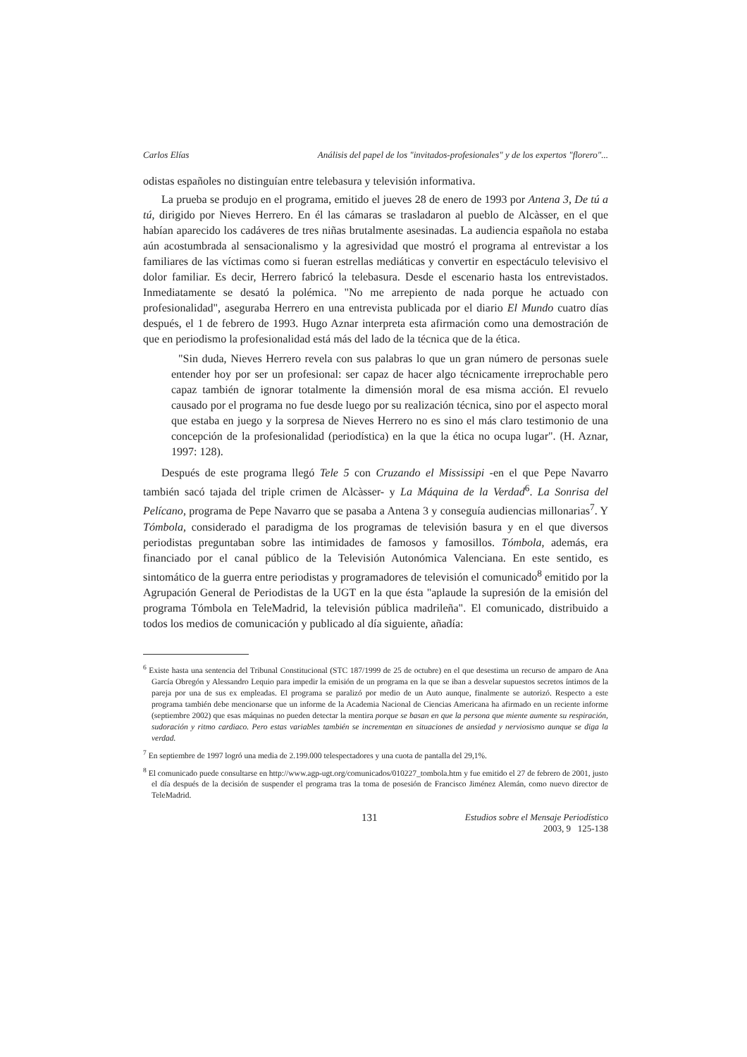Carlos Elías Análisis del papel de los "invitados-profesionales" y de los expertos "florero"...
odistas españoles no distinguían entre telebasura y televisión informativa.
La prueba se produjo en el programa, emitido el jueves 28 de enero de 1993 por Antena 3, De tú a tú, dirigido por Nieves Herrero. En él las cámaras se trasladaron al pueblo de Alcàsser, en el que habían aparecido los cadáveres de tres niñas brutalmente asesinadas. La audiencia española no estaba aún acostumbrada al sensacionalismo y la agresividad que mostró el programa al entrevistar a los familiares de las víctimas como si fueran estrellas mediáticas y convertir en espectáculo televisivo el dolor familiar. Es decir, Herrero fabricó la telebasura. Desde el escenario hasta los entrevistados. Inmediatamente se desató la polémica. "No me arrepiento de nada porque he actuado con profesionalidad", aseguraba Herrero en una entrevista publicada por el diario El Mundo cuatro días después, el 1 de febrero de 1993. Hugo Aznar interpreta esta afirmación como una demostración de que en periodismo la profesionalidad está más del lado de la técnica que de la ética.
"Sin duda, Nieves Herrero revela con sus palabras lo que un gran número de personas suele entender hoy por ser un profesional: ser capaz de hacer algo técnicamente irreprochable pero capaz también de ignorar totalmente la dimensión moral de esa misma acción. El revuelo causado por el programa no fue desde luego por su realización técnica, sino por el aspecto moral que estaba en juego y la sorpresa de Nieves Herrero no es sino el más claro testimonio de una concepción de la profesionalidad (periodística) en la que la ética no ocupa lugar". (H. Aznar, 1997: 128).
Después de este programa llegó Tele 5 con Cruzando el Mississipi -en el que Pepe Navarro también sacó tajada del triple crimen de Alcàsser- y La Máquina de la Verdad<sup>6</sup>. La Sonrisa del Pelícano, programa de Pepe Navarro que se pasaba a Antena 3 y conseguía audiencias millonarias<sup>7</sup>. Y Tómbola, considerado el paradigma de los programas de televisión basura y en el que diversos periodistas preguntaban sobre las intimidades de famosos y famosillos. Tómbola, además, era financiado por el canal público de la Televisión Autonómica Valenciana. En este sentido, es sintomático de la guerra entre periodistas y programadores de televisión el comunicado<sup>8</sup> emitido por la Agrupación General de Periodistas de la UGT en la que ésta "aplaude la supresión de la emisión del programa Tómbola en TeleMadrid, la televisión pública madrileña". El comunicado, distribuido a todos los medios de comunicación y publicado al día siguiente, añadía:
<sup>6</sup> Existe hasta una sentencia del Tribunal Constitucional (STC 187/1999 de 25 de octubre) en el que desestima un recurso de amparo de Ana García Obregón y Alessandro Lequio para impedir la emisión de un programa en la que se iban a desvelar supuestos secretos íntimos de la pareja por una de sus ex empleadas. El programa se paralizó por medio de un Auto aunque, finalmente se autorizó. Respecto a este programa también debe mencionarse que un informe de la Academia Nacional de Ciencias Americana ha afirmado en un reciente informe (septiembre 2002) que esas máquinas no pueden detectar la mentira porque se basan en que la persona que miente aumente su respiración, sudoración y ritmo cardiaco. Pero estas variables también se incrementan en situaciones de ansiedad y nerviosismo aunque se diga la verdad.
<sup>7</sup> En septiembre de 1997 logró una media de 2.199.000 telespectadores y una cuota de pantalla del 29,1%.
<sup>8</sup> El comunicado puede consultarse en http://www.agp-ugt.org/comunicados/010227_tombola.htm y fue emitido el 27 de febrero de 2001, justo el día después de la decisión de suspender el programa tras la toma de posesión de Francisco Jiménez Alemán, como nuevo director de TeleMadrid.
131 Estudios sobre el Mensaje Periodístico
2003, 9 125-138